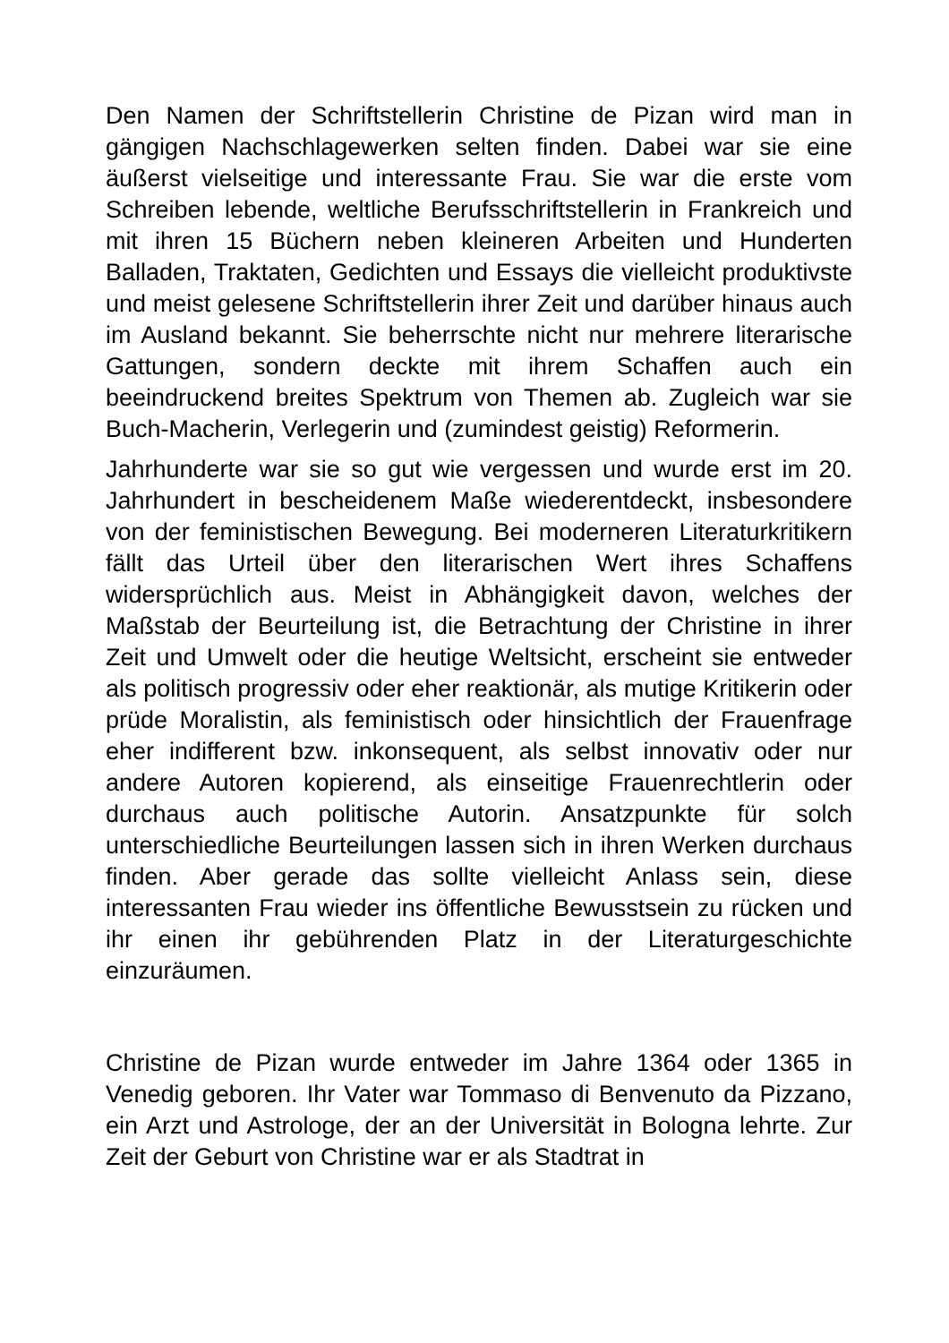Den Namen der Schriftstellerin Christine de Pizan wird man in gängigen Nachschlagewerken selten finden. Dabei war sie eine äußerst vielseitige und interessante Frau. Sie war die erste vom Schreiben lebende, weltliche Berufsschriftstellerin in Frankreich und mit ihren 15 Büchern neben kleineren Arbeiten und Hunderten Balladen, Traktaten, Gedichten und Essays die vielleicht produktivste und meist gelesene Schriftstellerin ihrer Zeit und darüber hinaus auch im Ausland bekannt. Sie beherrschte nicht nur mehrere literarische Gattungen, sondern deckte mit ihrem Schaffen auch ein beeindruckend breites Spektrum von Themen ab. Zugleich war sie Buch-Macherin, Verlegerin und (zumindest geistig) Reformerin.
Jahrhunderte war sie so gut wie vergessen und wurde erst im 20. Jahrhundert in bescheidenem Maße wiederentdeckt, insbesondere von der feministischen Bewegung. Bei moderneren Literaturkritikern fällt das Urteil über den literarischen Wert ihres Schaffens widersprüchlich aus. Meist in Abhängigkeit davon, welches der Maßstab der Beurteilung ist, die Betrachtung der Christine in ihrer Zeit und Umwelt oder die heutige Weltsicht, erscheint sie entweder als politisch progressiv oder eher reaktionär, als mutige Kritikerin oder prüde Moralistin, als feministisch oder hinsichtlich der Frauenfrage eher indifferent bzw. inkonsequent, als selbst innovativ oder nur andere Autoren kopierend, als einseitige Frauenrechtlerin oder durchaus auch politische Autorin. Ansatzpunkte für solch unterschiedliche Beurteilungen lassen sich in ihren Werken durchaus finden. Aber gerade das sollte vielleicht Anlass sein, diese interessanten Frau wieder ins öffentliche Bewusstsein zu rücken und ihr einen ihr gebührenden Platz in der Literaturgeschichte einzuräumen.
Christine de Pizan wurde entweder im Jahre 1364 oder 1365 in Venedig geboren. Ihr Vater war Tommaso di Benvenuto da Pizzano, ein Arzt und Astrologe, der an der Universität in Bologna lehrte. Zur Zeit der Geburt von Christine war er als Stadtrat in